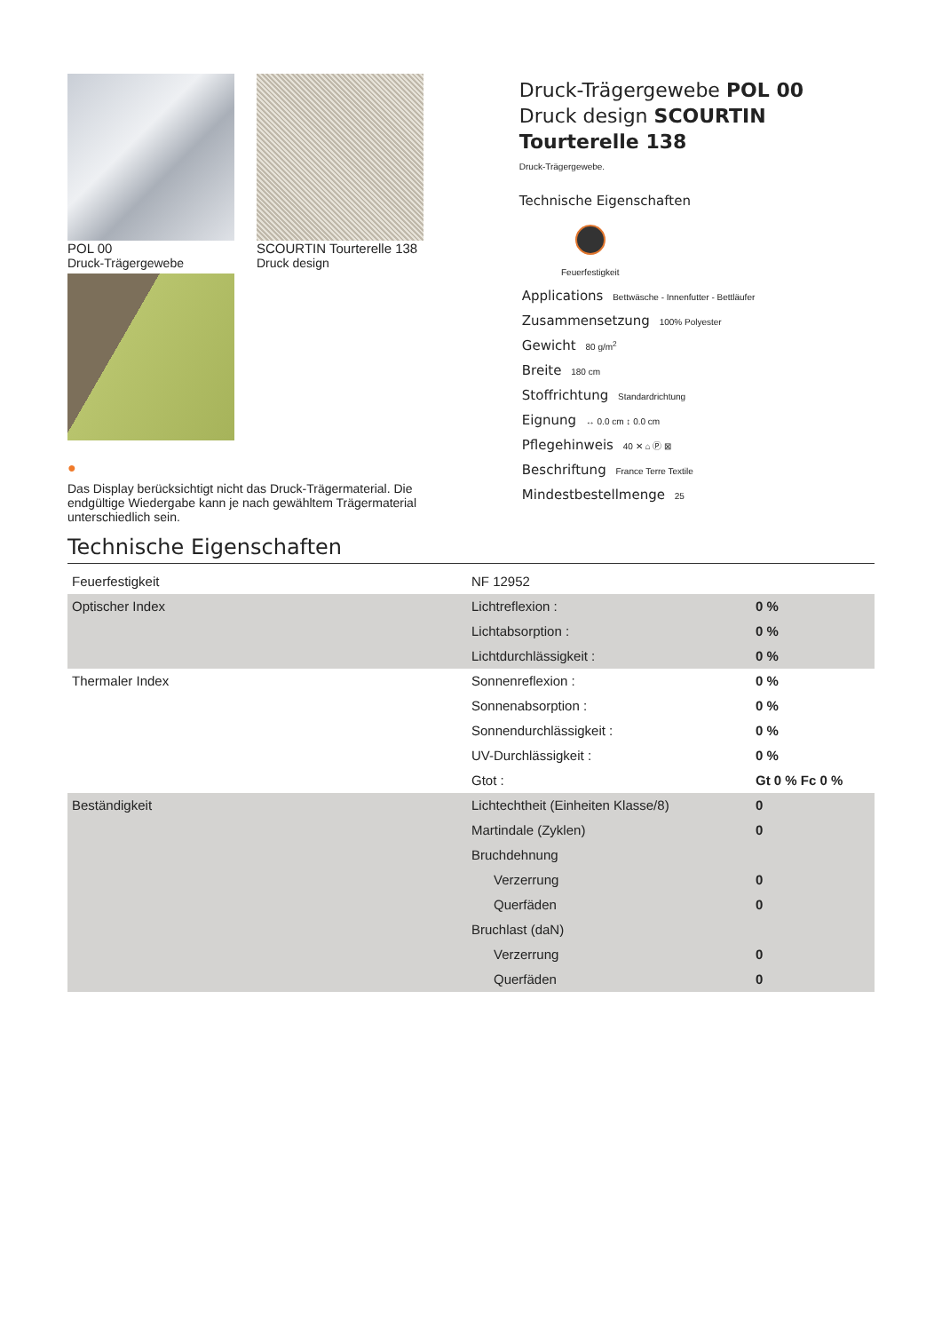POL 00
Druck-Trägergewebe
SCOURTIN Tourterelle 138
Druck design
●
Das Display berücksichtigt nicht das Druck-Trägermaterial. Die endgültige Wiedergabe kann je nach gewähltem Trägermaterial unterschiedlich sein.
Druck-Trägergewebe POL 00
Druck design SCOURTIN Tourterelle 138
Druck-Trägergewebe.
Technische Eigenschaften
Feuerfestigkeit
Applications Bettwäsche - Innenfutter - Bettläufer
Zusammensetzung 100% Polyester
Gewicht 80 g/m<sup>2</sup>
Breite 180 cm
Stoffrichtung Standardrichtung
Eignung ↔ 0.0 cm ↕ 0.0 cm
Pflegehinweis 40 ✕ ⌂ Ⓟ ⊠
Beschriftung France Terre Textile
Mindestbestellmenge 25
Technische Eigenschaften
| Feuerfestigkeit | NF 12952 | |
| Optischer Index | Lichtreflexion : | 0 % |
| | Lichtabsorption : | 0 % |
| | Lichtdurchlässigkeit : | 0 % |
| Thermaler Index | Sonnenreflexion : | 0 % |
| | Sonnenabsorption : | 0 % |
| | Sonnendurchlässigkeit : | 0 % |
| | UV-Durchlässigkeit : | 0 % |
| | Gtot : | Gt 0 % Fc 0 % |
| Beständigkeit | Lichtechtheit (Einheiten Klasse/8) | 0 |
| | Martindale (Zyklen) | 0 |
| | Bruchdehnung | |
| | Verzerrung | 0 |
| | Querfäden | 0 |
| | Bruchlast (daN) | |
| | Verzerrung | 0 |
| | Querfäden | 0 |